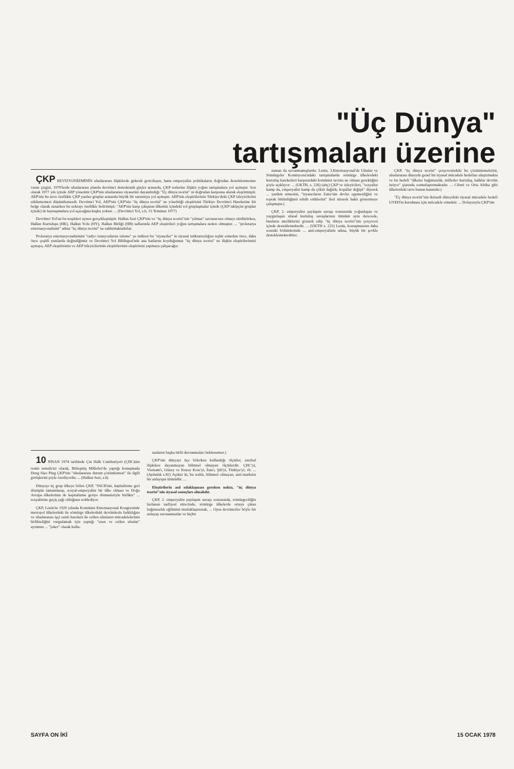"Üç Dünya"
tartışmaları üzerine
ÇKP REVİZYONİZMİNİN uluslararası ilişkilerde giderek gericileşen, hatta emperyalist politikaların doğrudan desteklenmesine varan çizgisi, 1970'lerde uluslararası planda devrimci demokratik güçler arasında, ÇKP tezlerine ilişkin yoğun tartışmalara yol açmıştır. Son olarak 1977 yılı içinde AEP yönetimi ÇKP'nin uluslararası siyasetini dayandırdığı "Üç dünya teorisi" ni doğrudan karşısına alarak eleştirmiştir. AEP'nin bu tavrı özellikle ÇKP yanlısı gruplar arasında büyük bir sarsıntıya yol açmıştır. AEP'nin eleştirilerinin Türkiye'deki ÇKP izleyicilerini etkilememesi düşünülemezdi. Devrimci Yol, AEP'nin ÇKP'nin "üç dünya teorisi" ne yönelttiği eleştirisini Türkiye Devrimci Hareketine bir belge olarak sunarken bu noktayı özellikle belirtmişti: "AEP'nin karşı çıkışının ülkemiz içindeki sol gruplaşmalar içinde (ÇKP takipçisi gruplar içinde) de kaynaşmalara yol açacağına kuşku yoktur. ... (Devrimci Yol, s.6, 15 Temmuz 1977)
Devrimci Yol'un bu tespitleri aynen gerçekleşmiştir. Halkın Sesi ÇKP'nin ve "üç dünya teorisi"nin "yılmaz" savunucusu olmayı sürdürürken, Halkın Kurtuluşu (HK), Halkın Yolu (HY), Halkın Birliği (HB) saflarında AEP eleştirileri yoğun tartışmalara neden olmuştur. ... "proletarya enternasyonalizmi" adına "üç dünya teorisi" ne saldırmaktadırlar.
Proletarya enternasyonalizmini "radyo istasyonlarını izleme" ye indiren bu "siyasetler" in siyasal istikrarsızlığını teşhir etmeden önce, daha önce çeşitli yazılarda değindiğimiz ve Devrimci Yol Bildirgesi'nde ana hatlarını koyduğumuz "üç dünya teorisi" ne ilişkin eleştirilerimizi açmaya, AEP eleştirisinin ve AEP izleyicilerinin eleştirilerinin eleştirisini yapmaya çalışacağız.
10 NİSAN 1974 tarihinde Çin Halk Cumhuriyeti (ÇHC)nin resmi temsilcisi olarak, Birleşmiş Milletler'de yaptığı konuşmada Deng Siao Ping ÇKP'nin "uluslararası durum çözümlemesi" ile ilgili görüşlerini şöyle özetliyordu: ... (Halkın Sesi, s.6)
Dünyayı üç grup ülkeye bölen ÇKP, "SSCB'nin, kapitalizme geri dönüşün tamamlanıp, sosyal-emperyalist bir ülke olması ve Doğu Avrupa ülkelerinin de kapitalizme geriye dönmeleriyle birlikte" ... sosyalizme geçiş çağı olduğunu reddediyor.
ÇKP, Lenin'in 1920 yılında Komünist Enternasyonal Kongresinde metropol ülkelerdeki ile sömürge ülkelerdeki devrimlerin farklılığını ve uluslararası işçi sınıfı hareketi ile ezilen ulusların mücadelelerinin birlikteliğini vurgulamak için yaptığı "ezen ve ezilen uluslar" ayrımını ... "joker" olarak kulla-
nanların başka türlü davranmaları beklenemez.)
ÇKP'nin dünyayı üçe bölerken kullandığı ölçütler, sınıfsal ilişkilere dayanmayan bilimsel olmayan ölçütlerdir. ÇHC'yi, Vietnam'ı, Güney ve Kuzey Kore'yi, İran'ı, Şili'yi, Türkiye'yi, vb. ... (Aydınlık s.82) Açıktır ki, bu tesbit, bilimsel olmayan, anti-marksist bir anlayışın ürünüdür. ...
Eleştirilerin asıl odaklaşması gereken nokta, "üç dünya teorisi"nin siyasal sonuçları olmalıdır.
ÇKP, 2. emperyalist paylaşım savaşı sonrasında, sömürgeciliğin hızlanan tasfiyesi sürecinde, sömürge ülkelerde ortaya çıkan bağımsızlık eğilimini mutlaklaştırarak, ... Oysa devrimciler böyle bir anlayışı savunamazlar ve hiçbir
zaman da savunmamışlardır. Lenin, 3.Enternasyonal'de Uluslar ve Sömürgeler Komisyonu'ndaki tartışmalarda sömürge ülkelerdeki kurtuluş hareketleri karşısındaki komünist tavrını ne olması gerektiğini şöyle açıklıyor: ... (UKTH, s. 226) (abç) ÇKP ve izleyicileri, "sosyalist kamp da, emperyalist kamp da çöktü dağıldı, koşullar değişti" diyerek ... yardım etmesini, "isyancıların Zaire'nin devlet egemenliğini ve toprak bütünlüğünü tehdit ettiklerini" ileri sürerek haklı göstermeye çalışmıştır.)
ÇKP, 2. emperyalist paylaşım savaşı sonrasında yoğunlaşan ve yaygınlaşan ulusal kurtuluş savaşlarının tümünü aynı derecede, bunların niteliklerini gözardı edip "üç dünya teorisi"nin çerçevesi içinde desteklemektedir. ... (UKTH s. 225) Lenin, konuşmasının daha sonraki bölümlerinde ... anti-emperyalizm adına, büyük bir şevkle desteklemektedirler.
ÇKP, "üç dünya teorisi" çerçevesindeki bu çözümlemelerini, uluslararası düzeyde genel bir siyasal mücadele hedefine ulaştırmakta ve bu hedefi "ülkeler bağımsızlık, milletler kurtuluş, halklar devrim istiyor" şiarında somutlaştırmaktadır. ... Cibuti ve Orta Afrika gibi ülkelerdeki tavrı bunun kanıtıdır.)
"Üç dünya teorisi"nin iktisadi düzeydeki siyasal mücadele hedefi UYED'in kurulması için mücadele etmektir. ... Dolayısıyla ÇKP'nin
SAYFA ON İKİ 15 OCAK 1978